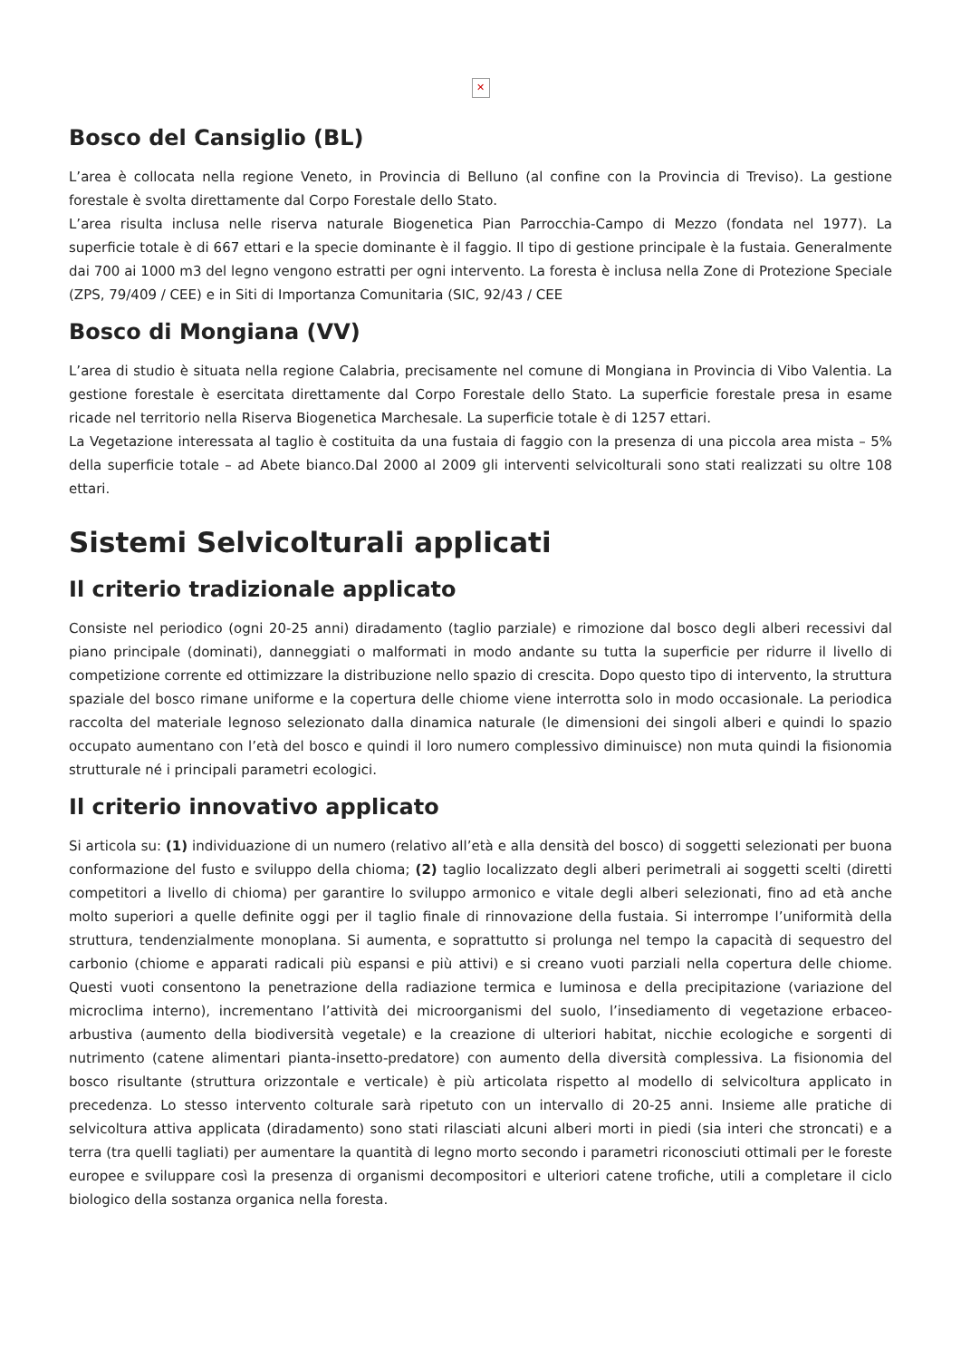✕
Bosco del Cansiglio (BL)
L’area è collocata nella regione Veneto, in Provincia di Belluno (al confine con la Provincia di Treviso). La gestione forestale è svolta direttamente dal Corpo Forestale dello Stato.
L’area risulta inclusa nelle riserva naturale Biogenetica Pian Parrocchia-Campo di Mezzo (fondata nel 1977). La superficie totale è di 667 ettari e la specie dominante è il faggio. Il tipo di gestione principale è la fustaia. Generalmente dai 700 ai 1000 m3 del legno vengono estratti per ogni intervento. La foresta è inclusa nella Zone di Protezione Speciale (ZPS, 79/409 / CEE) e in Siti di Importanza Comunitaria (SIC, 92/43 / CEE
Bosco di Mongiana (VV)
L’area di studio è situata nella regione Calabria, precisamente nel comune di Mongiana in Provincia di Vibo Valentia. La gestione forestale è esercitata direttamente dal Corpo Forestale dello Stato. La superficie forestale presa in esame ricade nel territorio nella Riserva Biogenetica Marchesale. La superficie totale è di 1257 ettari.
La Vegetazione interessata al taglio è costituita da una fustaia di faggio con la presenza di una piccola area mista – 5% della superficie totale – ad Abete bianco.Dal 2000 al 2009 gli interventi selvicolturali sono stati realizzati su oltre 108 ettari.
Sistemi Selvicolturali applicati
Il criterio tradizionale applicato
Consiste nel periodico (ogni 20-25 anni) diradamento (taglio parziale) e rimozione dal bosco degli alberi recessivi dal piano principale (dominati), danneggiati o malformati in modo andante su tutta la superficie per ridurre il livello di competizione corrente ed ottimizzare la distribuzione nello spazio di crescita. Dopo questo tipo di intervento, la struttura spaziale del bosco rimane uniforme e la copertura delle chiome viene interrotta solo in modo occasionale. La periodica raccolta del materiale legnoso selezionato dalla dinamica naturale (le dimensioni dei singoli alberi e quindi lo spazio occupato aumentano con l’età del bosco e quindi il loro numero complessivo diminuisce) non muta quindi la fisionomia strutturale né i principali parametri ecologici.
Il criterio innovativo applicato
Si articola su: (1) individuazione di un numero (relativo all’età e alla densità del bosco) di soggetti selezionati per buona conformazione del fusto e sviluppo della chioma; (2) taglio localizzato degli alberi perimetrali ai soggetti scelti (diretti competitori a livello di chioma) per garantire lo sviluppo armonico e vitale degli alberi selezionati, fino ad età anche molto superiori a quelle definite oggi per il taglio finale di rinnovazione della fustaia. Si interrompe l’uniformità della struttura, tendenzialmente monoplana. Si aumenta, e soprattutto si prolunga nel tempo la capacità di sequestro del carbonio (chiome e apparati radicali più espansi e più attivi) e si creano vuoti parziali nella copertura delle chiome. Questi vuoti consentono la penetrazione della radiazione termica e luminosa e della precipitazione (variazione del microclima interno), incrementano l’attività dei microorganismi del suolo, l’insediamento di vegetazione erbaceo-arbustiva (aumento della biodiversità vegetale) e la creazione di ulteriori habitat, nicchie ecologiche e sorgenti di nutrimento (catene alimentari pianta-insetto-predatore) con aumento della diversità complessiva. La fisionomia del bosco risultante (struttura orizzontale e verticale) è più articolata rispetto al modello di selvicoltura applicato in precedenza. Lo stesso intervento colturale sarà ripetuto con un intervallo di 20-25 anni. Insieme alle pratiche di selvicoltura attiva applicata (diradamento) sono stati rilasciati alcuni alberi morti in piedi (sia interi che stroncati) e a terra (tra quelli tagliati) per aumentare la quantità di legno morto secondo i parametri riconosciuti ottimali per le foreste europee e sviluppare così la presenza di organismi decompositori e ulteriori catene trofiche, utili a completare il ciclo biologico della sostanza organica nella foresta.